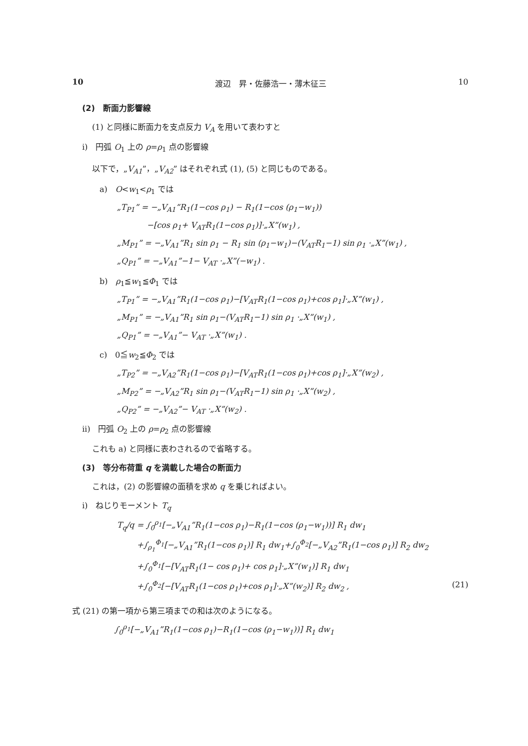10 渡辺　昇・佐藤浩一・薄木征三 10
(2)　断面力影響線
(1) と同様に断面力を支点反力 V<sub>A</sub> を用いて表わすと
i)　円弧 O<sub>1</sub> 上の ρ=ρ<sub>1</sub> 点の影響線
以下で，„V<sub>A1</sub>”，„V<sub>A2</sub>” はそれぞれ式 (1), (5) と同じものである。
a)　O<w<sub>1</sub><ρ<sub>1</sub> では
„T<sub>P1</sub>” = −„V<sub>A1</sub>”R<sub>1</sub>(1−cos ρ<sub>1</sub>) − R<sub>1</sub>(1−cos (ρ<sub>1</sub>−w<sub>1</sub>))
−[cos ρ<sub>1</sub>+ V<sub>AT</sub>R<sub>1</sub>(1−cos ρ<sub>1</sub>)]·„X”(w<sub>1</sub>) ,
„M<sub>P1</sub>” = −„V<sub>A1</sub>”R<sub>1</sub> sin ρ<sub>1</sub> − R<sub>1</sub> sin (ρ<sub>1</sub>−w<sub>1</sub>)−(V<sub>AT</sub>R<sub>1</sub>−1) sin ρ<sub>1</sub> ·„X”(w<sub>1</sub>) ,
„Q<sub>P1</sub>” = −„V<sub>A1</sub>”−1− V<sub>AT</sub> ·„X”(−w<sub>1</sub>) .
b)　ρ<sub>1</sub>≦w<sub>1</sub>≦Φ<sub>1</sub> では
„T<sub>P1</sub>” = −„V<sub>A1</sub>”R<sub>1</sub>(1−cos ρ<sub>1</sub>)−[V<sub>AT</sub>R<sub>1</sub>(1−cos ρ<sub>1</sub>)+cos ρ<sub>1</sub>]·„X”(w<sub>1</sub>) ,
„M<sub>P1</sub>” = −„V<sub>A1</sub>”R<sub>1</sub> sin ρ<sub>1</sub>−(V<sub>AT</sub>R<sub>1</sub>−1) sin ρ<sub>1</sub> ·„X”(w<sub>1</sub>) ,
„Q<sub>P1</sub>” = −„V<sub>A1</sub>”− V<sub>AT</sub> ·„X”(w<sub>1</sub>) .
c)　0≦w<sub>2</sub>≦Φ<sub>2</sub> では
„T<sub>P2</sub>” = −„V<sub>A2</sub>”R<sub>1</sub>(1−cos ρ<sub>1</sub>)−[V<sub>AT</sub>R<sub>1</sub>(1−cos ρ<sub>1</sub>)+cos ρ<sub>1</sub>]·„X”(w<sub>2</sub>) ,
„M<sub>P2</sub>” = −„V<sub>A2</sub>”R<sub>1</sub> sin ρ<sub>1</sub>−(V<sub>AT</sub>R<sub>1</sub>−1) sin ρ<sub>1</sub> ·„X”(w<sub>2</sub>) ,
„Q<sub>P2</sub>” = −„V<sub>A2</sub>”− V<sub>AT</sub> ·„X”(w<sub>2</sub>) .
ii)　円弧 O<sub>2</sub> 上の ρ=ρ<sub>2</sub> 点の影響線
これも a) と同様に表わされるので省略する。
(3)　等分布荷重 q を満載した場合の断面力
これは，(2) の影響線の面積を求め q を乗じればよい。
i)　ねじりモーメント T<sub>q</sub>
T<sub>q</sub>/q = ∫<sub>0</sub><sup>ρ<sub>1</sub></sup>[−„V<sub>A1</sub>”R<sub>1</sub>(1−cos ρ<sub>1</sub>)−R<sub>1</sub>(1−cos (ρ<sub>1</sub>−w<sub>1</sub>))] R<sub>1</sub> dw<sub>1</sub>
+∫<sub>ρ<sub>1</sub></sub><sup>Φ<sub>1</sub></sup>[−„V<sub>A1</sub>”R<sub>1</sub>(1−cos ρ<sub>1</sub>)] R<sub>1</sub> dw<sub>1</sub>+∫<sub>0</sub><sup>Φ<sub>2</sub></sup>[−„V<sub>A2</sub>”R<sub>1</sub>(1−cos ρ<sub>1</sub>)] R<sub>2</sub> dw<sub>2</sub>
+∫<sub>0</sub><sup>Φ<sub>1</sub></sup>[−[V<sub>AT</sub>R<sub>1</sub>(1− cos ρ<sub>1</sub>)+ cos ρ<sub>1</sub>]·„X”(w<sub>1</sub>)] R<sub>1</sub> dw<sub>1</sub>
+∫<sub>0</sub><sup>Φ<sub>2</sub></sup>[−[V<sub>AT</sub>R<sub>1</sub>(1−cos ρ<sub>1</sub>)+cos ρ<sub>1</sub>]·„X”(w<sub>2</sub>)] R<sub>2</sub> dw<sub>2</sub> , (21)
式 (21) の第一項から第三項までの和は次のようになる。
∫<sub>0</sub><sup>ρ<sub>1</sub></sup>[−„V<sub>A1</sub>”R<sub>1</sub>(1−cos ρ<sub>1</sub>)−R<sub>1</sub>(1−cos (ρ<sub>1</sub>−w<sub>1</sub>))] R<sub>1</sub> dw<sub>1</sub>